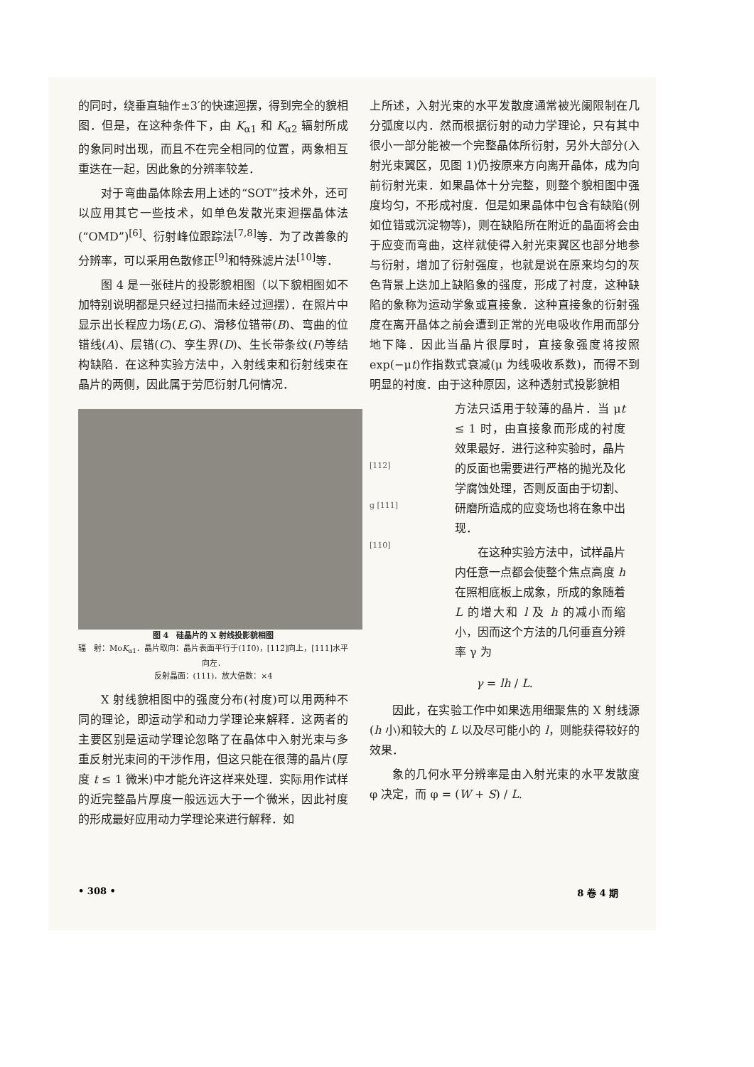的同时，绕垂直轴作±3′的快速迴摆，得到完全的貌相图．但是，在这种条件下，由 K<sub>α1</sub> 和 K<sub>α2</sub> 辐射所成的象同时出现，而且不在完全相同的位置，两象相互重迭在一起，因此象的分辨率较差．
对于弯曲晶体除去用上述的“SOT”技术外，还可以应用其它一些技术，如单色发散光束迴摆晶体法(“OMD”)<sup>[6]</sup>、衍射峰位跟踪法<sup>[7,8]</sup>等．为了改善象的分辨率，可以采用色散修正<sup>[9]</sup>和特殊滤片法<sup>[10]</sup>等．
图 4 是一张硅片的投影貌相图（以下貌相图如不加特别说明都是只经过扫描而未经过迴摆）．在照片中显示出长程应力场(E,G)、滑移位错带(B)、弯曲的位错线(A)、层错(C)、孪生界(D)、生长带条纹(F)等结构缺陷．在这种实验方法中，入射线束和衍射线束在晶片的两侧，因此属于劳厄衍射几何情况．
图 4　硅晶片的 X 射线投影貌相图
辐　射：MoK<sub>α1</sub>．晶片取向：晶片表面平行于(11̄0)，[112̄]向上，[111]水平向左．
反射晶面：(111)．放大倍数：×4
X 射线貌相图中的强度分布(衬度)可以用两种不同的理论，即运动学和动力学理论来解释．这两者的主要区别是运动学理论忽略了在晶体中入射光束与多重反射光束间的干涉作用，但这只能在很薄的晶片(厚度 t ≤ 1 微米)中才能允许这样来处理．实际用作试样的近完整晶片厚度一般远远大于一个微米，因此衬度的形成最好应用动力学理论来进行解释．如
上所述，入射光束的水平发散度通常被光阑限制在几分弧度以内．然而根据衍射的动力学理论，只有其中很小一部分能被一个完整晶体所衍射，另外大部分(入射光束翼区，见图 1)仍按原来方向离开晶体，成为向前衍射光束．如果晶体十分完整，则整个貌相图中强度均匀，不形成衬度．但是如果晶体中包含有缺陷(例如位错或沉淀物等)，则在缺陷所在附近的晶面将会由于应变而弯曲，这样就使得入射光束翼区也部分地参与衍射，增加了衍射强度，也就是说在原来均匀的灰色背景上迭加上缺陷象的强度，形成了衬度，这种缺陷的象称为运动学象或直接象．这种直接象的衍射强度在离开晶体之前会遭到正常的光电吸收作用而部分地下降．因此当晶片很厚时，直接象强度将按照 exp(−μt)作指数式衰减(μ 为线吸收系数)，而得不到明显的衬度．由于这种原因，这种透射式投影貌相
[112]
g [111]
[110]
方法只适用于较薄的晶片．当 μt ≤ 1 时，由直接象而形成的衬度效果最好．进行这种实验时，晶片的反面也需要进行严格的抛光及化学腐蚀处理，否则反面由于切割、研磨所造成的应变场也将在象中出现．
在这种实验方法中，试样晶片内任意一点都会使整个焦点高度 h 在照相底板上成象，所成的象随着 L 的增大和 l 及 h 的减小而缩小，因而这个方法的几何垂直分辨率 γ 为
γ = lh / L.
因此，在实验工作中如果选用细聚焦的 X 射线源(h 小)和较大的 L 以及尽可能小的 l，则能获得较好的效果．
象的几何水平分辨率是由入射光束的水平发散度 φ 决定，而 φ = (W + S) / L.
• 308 • 8 卷 4 期